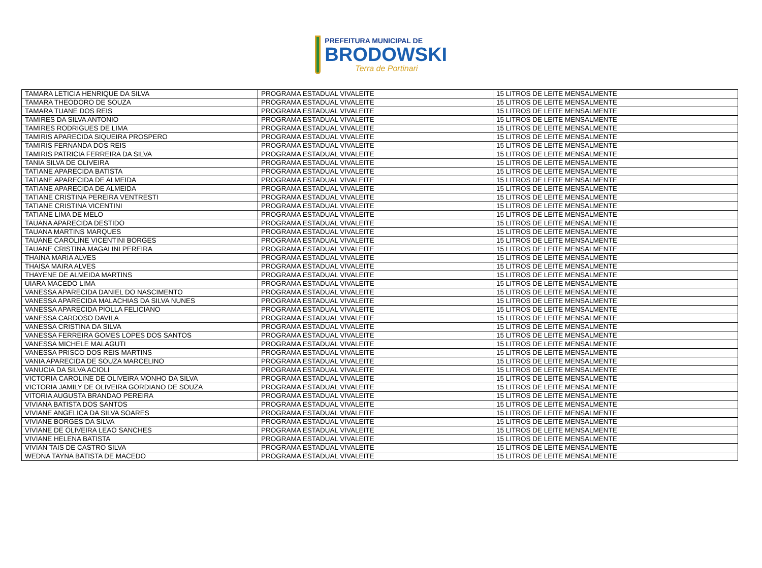PREFEITURA MUNICIPAL DE
BRODOWSKI
Terra de Portinari
| TAMARA LETICIA HENRIQUE DA SILVA | PROGRAMA ESTADUAL VIVALEITE | 15 LITROS DE LEITE MENSALMENTE |
| TAMARA THEODORO DE SOUZA | PROGRAMA ESTADUAL VIVALEITE | 15 LITROS DE LEITE MENSALMENTE |
| TAMARA TUANE DOS REIS | PROGRAMA ESTADUAL VIVALEITE | 15 LITROS DE LEITE MENSALMENTE |
| TAMIRES DA SILVA ANTONIO | PROGRAMA ESTADUAL VIVALEITE | 15 LITROS DE LEITE MENSALMENTE |
| TAMIRES RODRIGUES DE LIMA | PROGRAMA ESTADUAL VIVALEITE | 15 LITROS DE LEITE MENSALMENTE |
| TAMIRIS APARECIDA SIQUEIRA PROSPERO | PROGRAMA ESTADUAL VIVALEITE | 15 LITROS DE LEITE MENSALMENTE |
| TAMIRIS FERNANDA DOS REIS | PROGRAMA ESTADUAL VIVALEITE | 15 LITROS DE LEITE MENSALMENTE |
| TAMIRIS PATRICIA FERREIRA DA SILVA | PROGRAMA ESTADUAL VIVALEITE | 15 LITROS DE LEITE MENSALMENTE |
| TANIA SILVA DE OLIVEIRA | PROGRAMA ESTADUAL VIVALEITE | 15 LITROS DE LEITE MENSALMENTE |
| TATIANE APARECIDA BATISTA | PROGRAMA ESTADUAL VIVALEITE | 15 LITROS DE LEITE MENSALMENTE |
| TATIANE APARECIDA DE ALMEIDA | PROGRAMA ESTADUAL VIVALEITE | 15 LITROS DE LEITE MENSALMENTE |
| TATIANE APARECIDA DE ALMEIDA | PROGRAMA ESTADUAL VIVALEITE | 15 LITROS DE LEITE MENSALMENTE |
| TATIANE CRISTINA PEREIRA VENTRESTI | PROGRAMA ESTADUAL VIVALEITE | 15 LITROS DE LEITE MENSALMENTE |
| TATIANE CRISTINA VICENTINI | PROGRAMA ESTADUAL VIVALEITE | 15 LITROS DE LEITE MENSALMENTE |
| TATIANE LIMA DE MELO | PROGRAMA ESTADUAL VIVALEITE | 15 LITROS DE LEITE MENSALMENTE |
| TAUANA APARECIDA DESTIDO | PROGRAMA ESTADUAL VIVALEITE | 15 LITROS DE LEITE MENSALMENTE |
| TAUANA MARTINS MARQUES | PROGRAMA ESTADUAL VIVALEITE | 15 LITROS DE LEITE MENSALMENTE |
| TAUANE CAROLINE VICENTINI BORGES | PROGRAMA ESTADUAL VIVALEITE | 15 LITROS DE LEITE MENSALMENTE |
| TAUANE CRISTINA MAGALINI PEREIRA | PROGRAMA ESTADUAL VIVALEITE | 15 LITROS DE LEITE MENSALMENTE |
| THAINA MARIA ALVES | PROGRAMA ESTADUAL VIVALEITE | 15 LITROS DE LEITE MENSALMENTE |
| THAISA MAIRA ALVES | PROGRAMA ESTADUAL VIVALEITE | 15 LITROS DE LEITE MENSALMENTE |
| THAYENE DE ALMEIDA MARTINS | PROGRAMA ESTADUAL VIVALEITE | 15 LITROS DE LEITE MENSALMENTE |
| UIARA MACEDO LIMA | PROGRAMA ESTADUAL VIVALEITE | 15 LITROS DE LEITE MENSALMENTE |
| VANESSA APARECIDA DANIEL DO NASCIMENTO | PROGRAMA ESTADUAL VIVALEITE | 15 LITROS DE LEITE MENSALMENTE |
| VANESSA APARECIDA MALACHIAS DA SILVA NUNES | PROGRAMA ESTADUAL VIVALEITE | 15 LITROS DE LEITE MENSALMENTE |
| VANESSA APARECIDA PIOLLA FELICIANO | PROGRAMA ESTADUAL VIVALEITE | 15 LITROS DE LEITE MENSALMENTE |
| VANESSA CARDOSO DAVILA | PROGRAMA ESTADUAL VIVALEITE | 15 LITROS DE LEITE MENSALMENTE |
| VANESSA CRISTINA DA SILVA | PROGRAMA ESTADUAL VIVALEITE | 15 LITROS DE LEITE MENSALMENTE |
| VANESSA FERREIRA GOMES LOPES DOS SANTOS | PROGRAMA ESTADUAL VIVALEITE | 15 LITROS DE LEITE MENSALMENTE |
| VANESSA MICHELE MALAGUTI | PROGRAMA ESTADUAL VIVALEITE | 15 LITROS DE LEITE MENSALMENTE |
| VANESSA PRISCO DOS REIS MARTINS | PROGRAMA ESTADUAL VIVALEITE | 15 LITROS DE LEITE MENSALMENTE |
| VANIA APARECIDA DE SOUZA MARCELINO | PROGRAMA ESTADUAL VIVALEITE | 15 LITROS DE LEITE MENSALMENTE |
| VANUCIA DA SILVA ACIOLI | PROGRAMA ESTADUAL VIVALEITE | 15 LITROS DE LEITE MENSALMENTE |
| VICTORIA CAROLINE DE OLIVEIRA MONHO DA SILVA | PROGRAMA ESTADUAL VIVALEITE | 15 LITROS DE LEITE MENSALMENTE |
| VICTORIA JAMILY DE OLIVEIRA GORDIANO DE SOUZA | PROGRAMA ESTADUAL VIVALEITE | 15 LITROS DE LEITE MENSALMENTE |
| VITORIA AUGUSTA BRANDAO PEREIRA | PROGRAMA ESTADUAL VIVALEITE | 15 LITROS DE LEITE MENSALMENTE |
| VIVIANA BATISTA DOS SANTOS | PROGRAMA ESTADUAL VIVALEITE | 15 LITROS DE LEITE MENSALMENTE |
| VIVIANE ANGELICA DA SILVA SOARES | PROGRAMA ESTADUAL VIVALEITE | 15 LITROS DE LEITE MENSALMENTE |
| VIVIANE BORGES DA SILVA | PROGRAMA ESTADUAL VIVALEITE | 15 LITROS DE LEITE MENSALMENTE |
| VIVIANE DE OLIVEIRA LEAO SANCHES | PROGRAMA ESTADUAL VIVALEITE | 15 LITROS DE LEITE MENSALMENTE |
| VIVIANE HELENA BATISTA | PROGRAMA ESTADUAL VIVALEITE | 15 LITROS DE LEITE MENSALMENTE |
| VIVIAN TAIS DE CASTRO SILVA | PROGRAMA ESTADUAL VIVALEITE | 15 LITROS DE LEITE MENSALMENTE |
| WEDNA TAYNA BATISTA DE MACEDO | PROGRAMA ESTADUAL VIVALEITE | 15 LITROS DE LEITE MENSALMENTE |